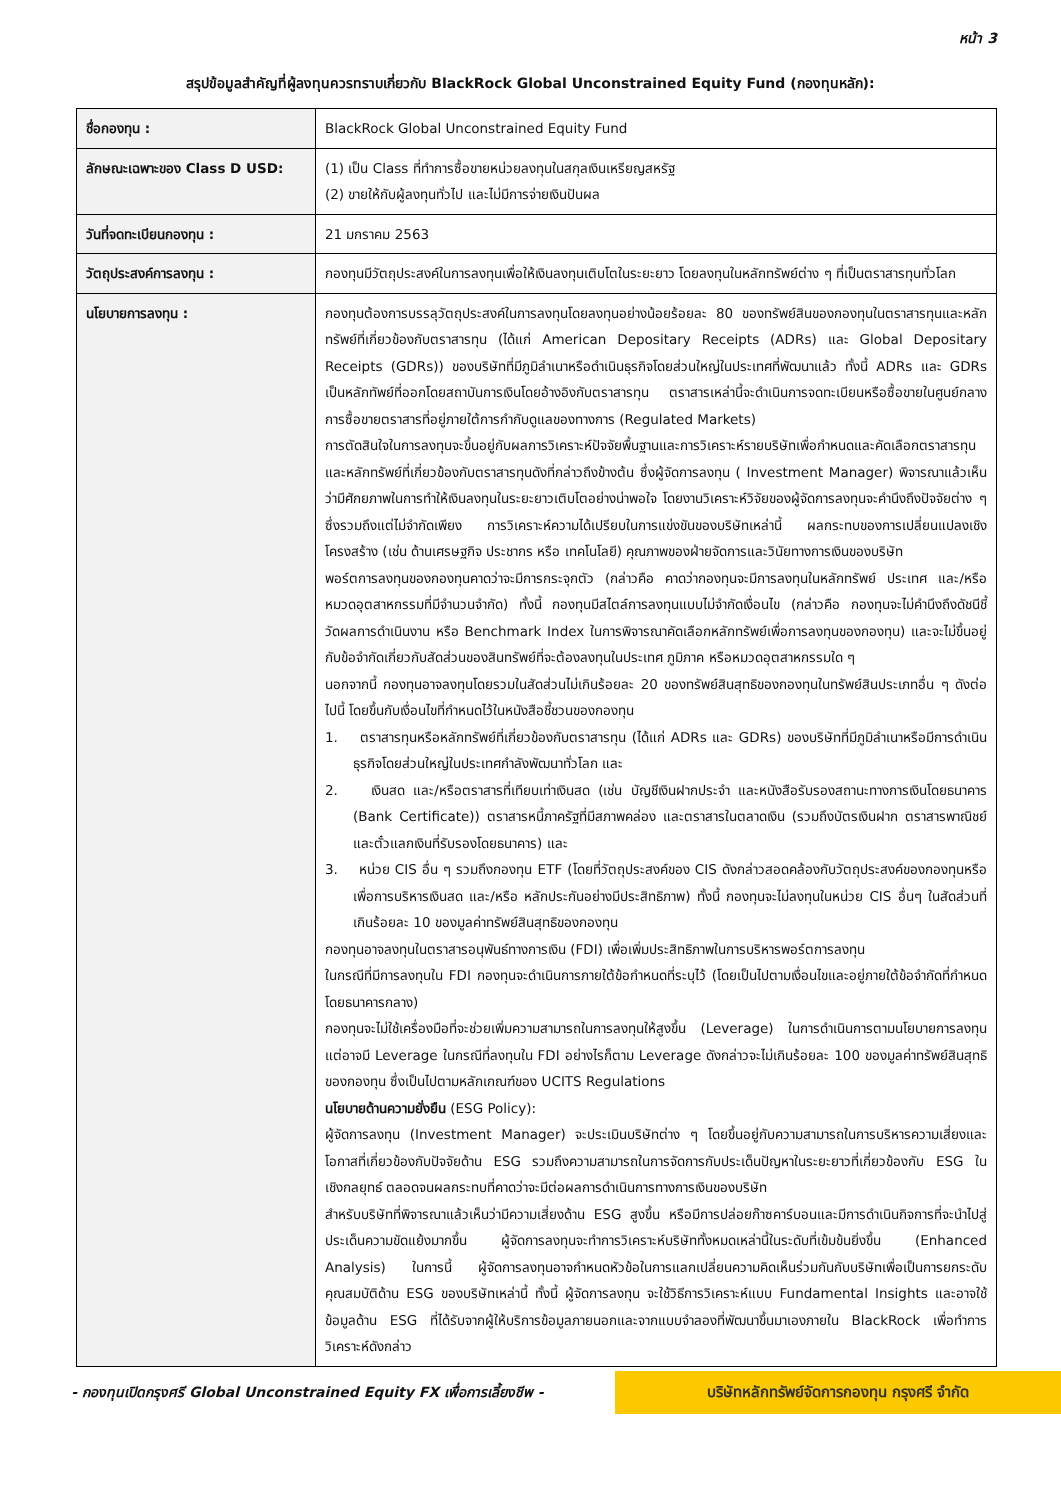หน้า 3
สรุปข้อมูลสำคัญที่ผู้ลงทุนควรทราบเกี่ยวกับ BlackRock Global Unconstrained Equity Fund (กองทุนหลัก):
| ชื่อกองทุน : | BlackRock Global Unconstrained Equity Fund |
| ลักษณะเฉพาะของ Class D USD: | (1) เป็น Class ที่ทำการซื้อขายหน่วยลงทุนในสกุลเงินเหรียญสหรัฐ (2) ขายให้กับผู้ลงทุนทั่วไป และไม่มีการจ่ายเงินปันผล |
| วันที่จดทะเบียนกองทุน : | 21 มกราคม 2563 |
| วัตถุประสงค์การลงทุน : | กองทุนมีวัตถุประสงค์ในการลงทุนเพื่อให้เงินลงทุนเติบโตในระยะยาว โดยลงทุนในหลักทรัพย์ต่าง ๆ ที่เป็นตราสารทุนทั่วโลก |
| นโยบายการลงทุน : | กองทุนต้องการบรรลุวัตถุประสงค์ในการลงทุนโดยลงทุนอย่างน้อยร้อยละ 80 ของทรัพย์สินของกองทุนในตราสารทุนและหลักทรัพย์ที่เกี่ยวข้องกับตราสารทุน (ได้แก่ American Depositary Receipts (ADRs) และ Global Depositary Receipts (GDRs)) ของบริษัทที่มีภูมิลำเนาหรือดำเนินธุรกิจโดยส่วนใหญ่ในประเทศที่พัฒนาแล้ว ทั้งนี้ ADRs และ GDRs เป็นหลักทัพย์ที่ออกโดยสถาบันการเงินโดยอ้างอิงกับตราสารทุน ตราสารเหล่านี้จะดำเนินการจดทะเบียนหรือซื้อขายในศูนย์กลางการซื้อขายตราสารที่อยู่ภายใต้การกำกับดูแลของทางการ (Regulated Markets) การตัดสินใจในการลงทุนจะขึ้นอยู่กับผลการวิเคราะห์ปัจจัยพื้นฐานและการวิเคราะห์รายบริษัทเพื่อกำหนดและคัดเลือกตราสารทุนและหลักทรัพย์ที่เกี่ยวข้องกับตราสารทุนดังที่กล่าวถึงข้างต้น ซึ่งผู้จัดการลงทุน ( Investment Manager) พิจารณาแล้วเห็นว่ามีศักยภาพในการทำให้เงินลงทุนในระยะยาวเติบโตอย่างน่าพอใจ โดยงานวิเคราะห์วิจัยของผู้จัดการลงทุนจะคำนึงถึงปัจจัยต่าง ๆ ซึ่งรวมถึงแต่ไม่จำกัดเพียง การวิเคราะห์ความได้เปรียบในการแข่งขันของบริษัทเหล่านี้ ผลกระทบของการเปลี่ยนแปลงเชิงโครงสร้าง (เช่น ด้านเศรษฐกิจ ประชากร หรือ เทคโนโลยี) คุณภาพของฝ่ายจัดการและวินัยทางการเงินของบริษัท พอร์ตการลงทุนของกองทุนคาดว่าจะมีการกระจุกตัว (กล่าวคือ คาดว่ากองทุนจะมีการลงทุนในหลักทรัพย์ ประเทศ และ/หรือหมวดอุตสาหกรรมที่มีจำนวนจำกัด) ทั้งนี้ กองทุนมีสไตล์การลงทุนแบบไม่จำกัดเงื่อนไข (กล่าวคือ กองทุนจะไม่คำนึงถึงดัชนีชี้วัดผลการดำเนินงาน หรือ Benchmark Index ในการพิจารณาคัดเลือกหลักทรัพย์เพื่อการลงทุนของกองทุน) และจะไม่ขึ้นอยู่กับข้อจำกัดเกี่ยวกับสัดส่วนของสินทรัพย์ที่จะต้องลงทุนในประเทศ ภูมิภาค หรือหมวดอุตสาหกรรมใด ๆ นอกจากนี้ กองทุนอาจลงทุนโดยรวมในสัดส่วนไม่เกินร้อยละ 20 ของทรัพย์สินสุทธิของกองทุนในทรัพย์สินประเภทอื่น ๆ ดังต่อไปนี้ โดยขึ้นกับเงื่อนไขที่กำหนดไว้ในหนังสือชี้ชวนของกองทุน 1. ตราสารทุนหรือหลักทรัพย์ที่เกี่ยวข้องกับตราสารทุน (ได้แก่ ADRs และ GDRs) ของบริษัทที่มีภูมิลำเนาหรือมีการดำเนินธุรกิจโดยส่วนใหญ่ในประเทศกำลังพัฒนาทั่วโลก และ 2. เงินสด และ/หรือตราสารที่เทียบเท่าเงินสด (เช่น บัญชีเงินฝากประจำ และหนังสือรับรองสถานะทางการเงินโดยธนาคาร (Bank Certificate)) ตราสารหนี้ภาครัฐที่มีสภาพคล่อง และตราสารในตลาดเงิน (รวมถึงบัตรเงินฝาก ตราสารพาณิชย์ และตั๋วแลกเงินที่รับรองโดยธนาคาร) และ 3. หน่วย CIS อื่น ๆ รวมถึงกองทุน ETF (โดยที่วัตถุประสงค์ของ CIS ดังกล่าวสอดคล้องกับวัตถุประสงค์ของกองทุนหรือเพื่อการบริหารเงินสด และ/หรือ หลักประกันอย่างมีประสิทธิภาพ) ทั้งนี้ กองทุนจะไม่ลงทุนในหน่วย CIS อื่นๆ ในสัดส่วนที่เกินร้อยละ 10 ของมูลค่าทรัพย์สินสุทธิของกองทุน กองทุนอาจลงทุนในตราสารอนุพันธ์ทางการเงิน (FDI) เพื่อเพิ่มประสิทธิภาพในการบริหารพอร์ตการลงทุน ในกรณีที่มีการลงทุนใน FDI กองทุนจะดำเนินการภายใต้ข้อกำหนดที่ระบุไว้ (โดยเป็นไปตามเงื่อนไขและอยู่ภายใต้ข้อจำกัดที่กำหนดโดยธนาคารกลาง) กองทุนจะไม่ใช้เครื่องมือที่จะช่วยเพิ่มความสามารถในการลงทุนให้สูงขึ้น (Leverage) ในการดำเนินการตามนโยบายการลงทุน แต่อาจมี Leverage ในกรณีที่ลงทุนใน FDI อย่างไรก็ตาม Leverage ดังกล่าวจะไม่เกินร้อยละ 100 ของมูลค่าทรัพย์สินสุทธิของกองทุน ซึ่งเป็นไปตามหลักเกณฑ์ของ UCITS Regulations นโยบายด้านความยั่งยืน (ESG Policy): ผู้จัดการลงทุน (Investment Manager) จะประเมินบริษัทต่าง ๆ โดยขึ้นอยู่กับความสามารถในการบริหารความเสี่ยงและโอกาสที่เกี่ยวข้องกับปัจจัยด้าน ESG รวมถึงความสามารถในการจัดการกับประเด็นปัญหาในระยะยาวที่เกี่ยวข้องกับ ESG ในเชิงกลยุทธ์ ตลอดจนผลกระทบที่คาดว่าจะมีต่อผลการดำเนินการทางการเงินของบริษัท สำหรับบริษัทที่พิจารณาแล้วเห็นว่ามีความเสี่ยงด้าน ESG สูงขึ้น หรือมีการปล่อยก๊าซคาร์บอนและมีการดำเนินกิจการที่จะนำไปสู่ประเด็นความขัดแย้งมากขึ้น ผู้จัดการลงทุนจะทำการวิเคราะห์บริษัททั้งหมดเหล่านี้ในระดับที่เข้มข้นยิ่งขึ้น (Enhanced Analysis) ในการนี้ ผู้จัดการลงทุนอาจกำหนดหัวข้อในการแลกเปลี่ยนความคิดเห็นร่วมกันกับบริษัทเพื่อเป็นการยกระดับคุณสมบัติด้าน ESG ของบริษัทเหล่านี้ ทั้งนี้ ผู้จัดการลงทุน จะใช้วิธีการวิเคราะห์แบบ Fundamental Insights และอาจใช้ข้อมูลด้าน ESG ที่ได้รับจากผู้ให้บริการข้อมูลภายนอกและจากแบบจำลองที่พัฒนาขึ้นมาเองภายใน BlackRock เพื่อทำการวิเคราะห์ดังกล่าว |
- กองทุนเปิดกรุงศรี Global Unconstrained Equity FX เพื่อการเลี้ยงชีพ -
บริษัทหลักทรัพย์จัดการกองทุน กรุงศรี จำกัด